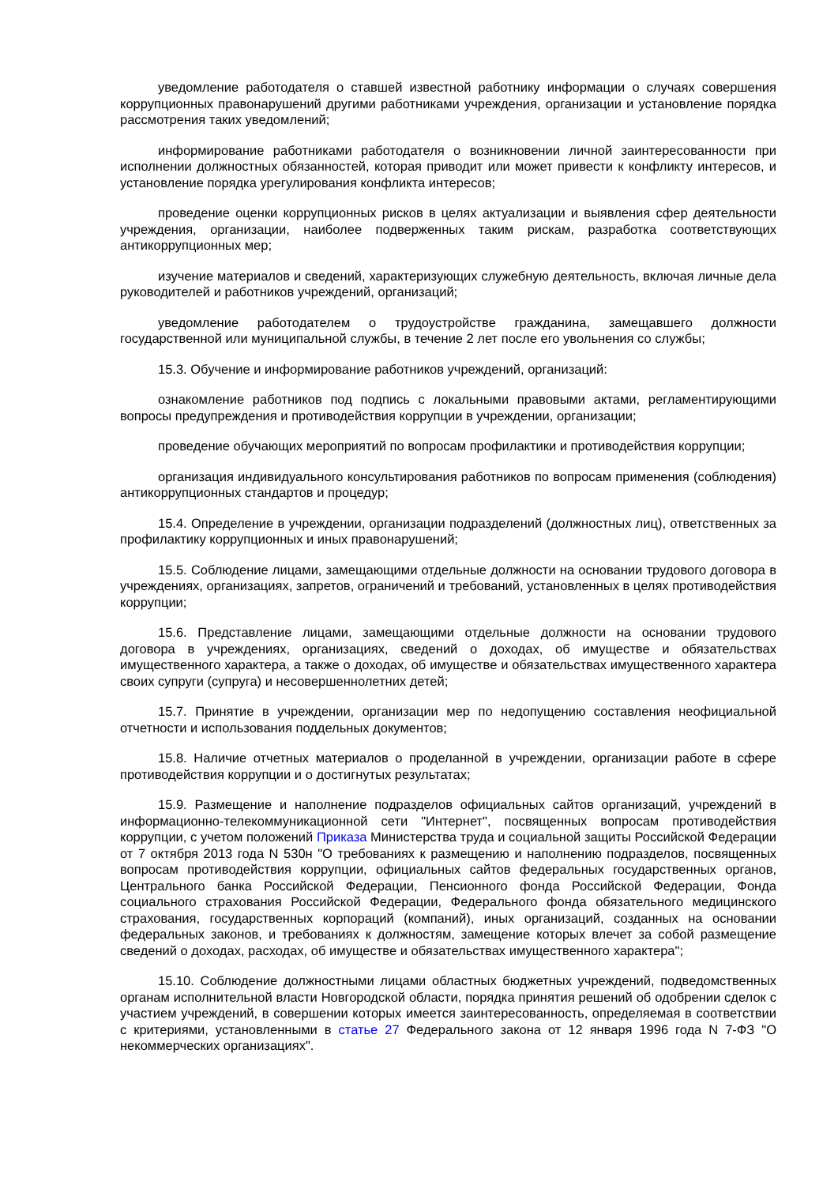уведомление работодателя о ставшей известной работнику информации о случаях совершения коррупционных правонарушений другими работниками учреждения, организации и установление порядка рассмотрения таких уведомлений;
информирование работниками работодателя о возникновении личной заинтересованности при исполнении должностных обязанностей, которая приводит или может привести к конфликту интересов, и установление порядка урегулирования конфликта интересов;
проведение оценки коррупционных рисков в целях актуализации и выявления сфер деятельности учреждения, организации, наиболее подверженных таким рискам, разработка соответствующих антикоррупционных мер;
изучение материалов и сведений, характеризующих служебную деятельность, включая личные дела руководителей и работников учреждений, организаций;
уведомление работодателем о трудоустройстве гражданина, замещавшего должности государственной или муниципальной службы, в течение 2 лет после его увольнения со службы;
15.3. Обучение и информирование работников учреждений, организаций:
ознакомление работников под подпись с локальными правовыми актами, регламентирующими вопросы предупреждения и противодействия коррупции в учреждении, организации;
проведение обучающих мероприятий по вопросам профилактики и противодействия коррупции;
организация индивидуального консультирования работников по вопросам применения (соблюдения) антикоррупционных стандартов и процедур;
15.4. Определение в учреждении, организации подразделений (должностных лиц), ответственных за профилактику коррупционных и иных правонарушений;
15.5. Соблюдение лицами, замещающими отдельные должности на основании трудового договора в учреждениях, организациях, запретов, ограничений и требований, установленных в целях противодействия коррупции;
15.6. Представление лицами, замещающими отдельные должности на основании трудового договора в учреждениях, организациях, сведений о доходах, об имуществе и обязательствах имущественного характера, а также о доходах, об имуществе и обязательствах имущественного характера своих супруги (супруга) и несовершеннолетних детей;
15.7. Принятие в учреждении, организации мер по недопущению составления неофициальной отчетности и использования поддельных документов;
15.8. Наличие отчетных материалов о проделанной в учреждении, организации работе в сфере противодействия коррупции и о достигнутых результатах;
15.9. Размещение и наполнение подразделов официальных сайтов организаций, учреждений в информационно-телекоммуникационной сети "Интернет", посвященных вопросам противодействия коррупции, с учетом положений Приказа Министерства труда и социальной защиты Российской Федерации от 7 октября 2013 года N 530н "О требованиях к размещению и наполнению подразделов, посвященных вопросам противодействия коррупции, официальных сайтов федеральных государственных органов, Центрального банка Российской Федерации, Пенсионного фонда Российской Федерации, Фонда социального страхования Российской Федерации, Федерального фонда обязательного медицинского страхования, государственных корпораций (компаний), иных организаций, созданных на основании федеральных законов, и требованиях к должностям, замещение которых влечет за собой размещение сведений о доходах, расходах, об имуществе и обязательствах имущественного характера";
15.10. Соблюдение должностными лицами областных бюджетных учреждений, подведомственных органам исполнительной власти Новгородской области, порядка принятия решений об одобрении сделок с участием учреждений, в совершении которых имеется заинтересованность, определяемая в соответствии с критериями, установленными в статье 27 Федерального закона от 12 января 1996 года N 7-ФЗ "О некоммерческих организациях".